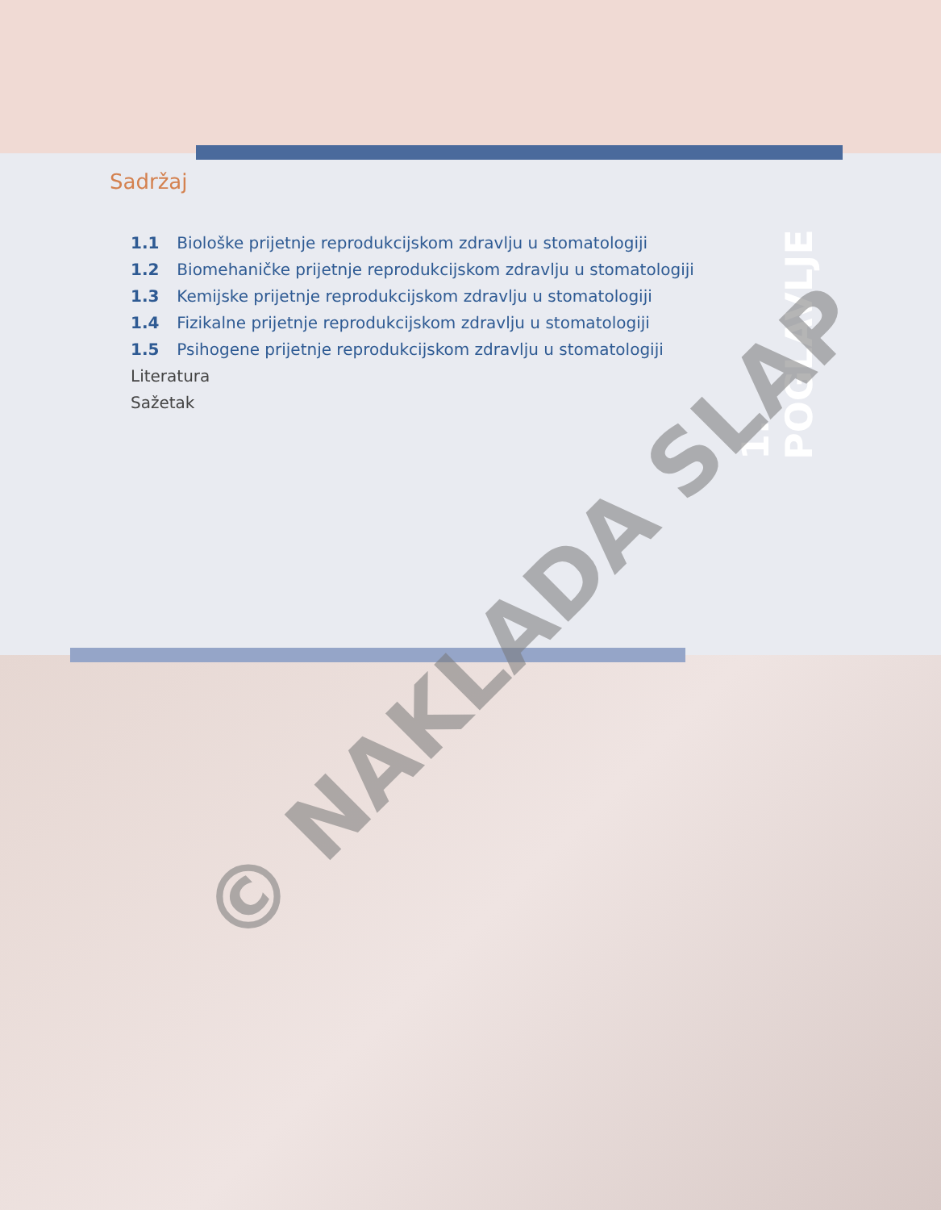Sadržaj
1.1 Biološke prijetnje reprodukcijskom zdravlju u stomatologiji
1.2 Biomehaničke prijetnje reprodukcijskom zdravlju u stomatologiji
1.3 Kemijske prijetnje reprodukcijskom zdravlju u stomatologiji
1.4 Fizikalne prijetnje reprodukcijskom zdravlju u stomatologiji
1.5 Psihogene prijetnje reprodukcijskom zdravlju u stomatologiji
Literatura
Sažetak
1. POGLAVLJE
© NAKLADA SLAP